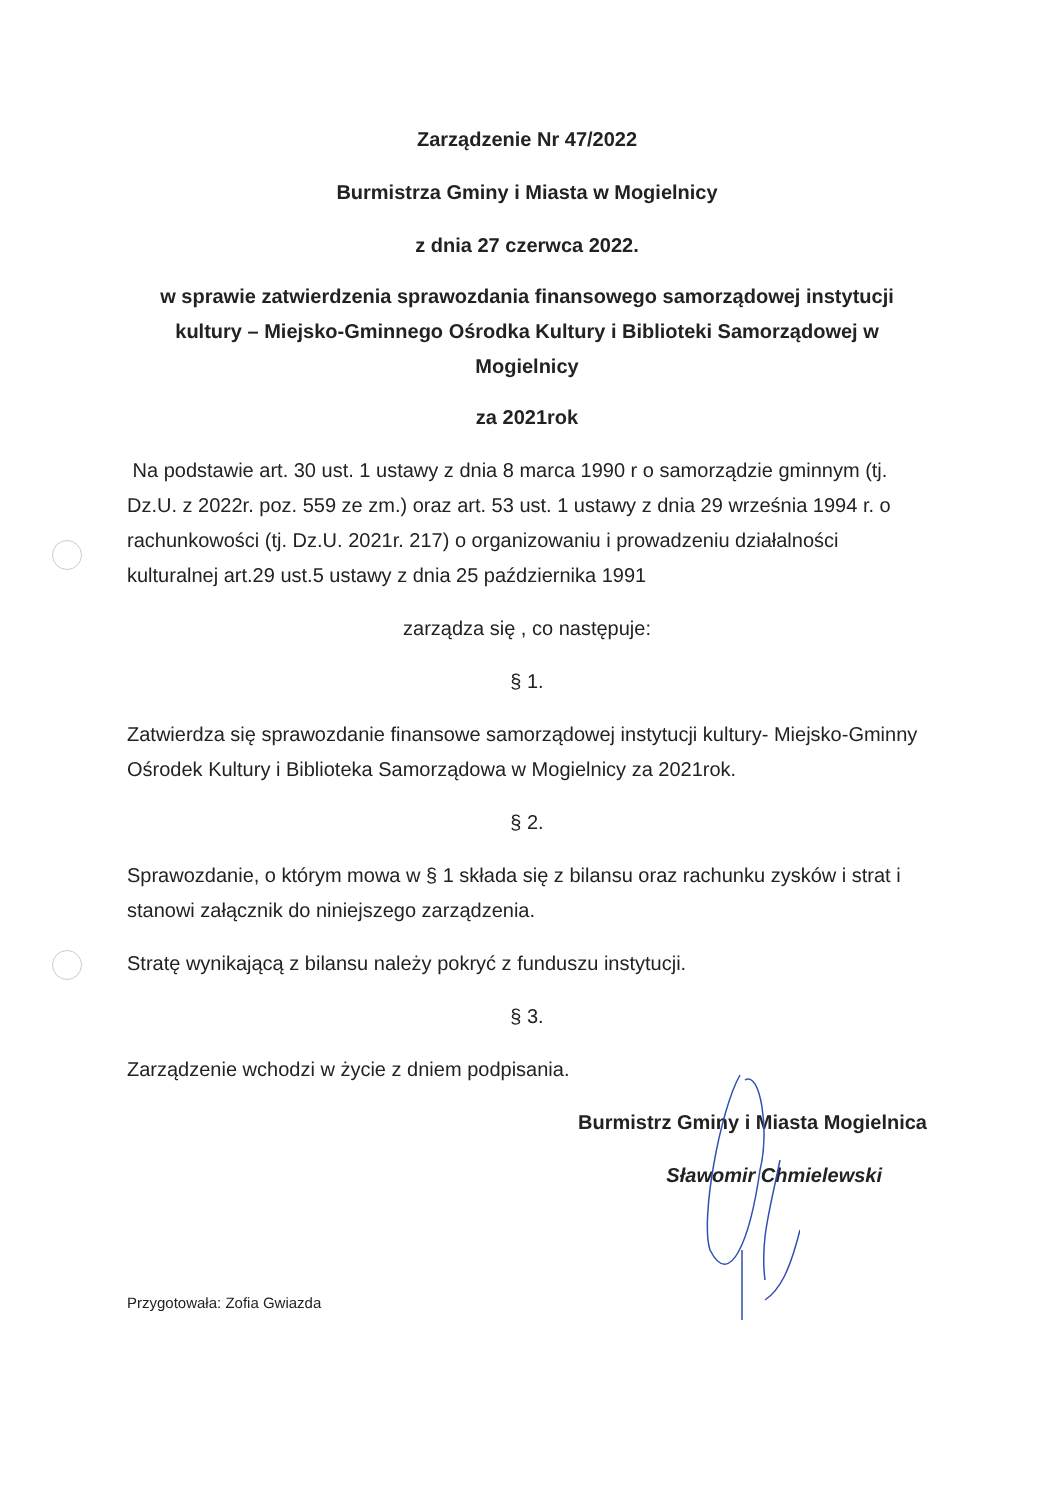Zarządzenie Nr 47/2022
Burmistrza Gminy i Miasta w Mogielnicy
z dnia 27 czerwca 2022.
w sprawie zatwierdzenia sprawozdania finansowego samorządowej instytucji kultury – Miejsko-Gminnego Ośrodka Kultury i Biblioteki Samorządowej w Mogielnicy
za 2021rok
Na podstawie art. 30 ust. 1 ustawy z dnia 8 marca 1990 r o samorządzie gminnym (tj. Dz.U. z 2022r. poz. 559 ze zm.) oraz art. 53 ust. 1 ustawy z dnia 29 września 1994 r. o rachunkowości (tj. Dz.U. 2021r. 217) o organizowaniu i prowadzeniu działalności kulturalnej art.29 ust.5 ustawy z dnia 25 października 1991
zarządza się , co następuje:
§ 1.
Zatwierdza się sprawozdanie finansowe samorządowej instytucji kultury- Miejsko-Gminny Ośrodek Kultury i Biblioteka Samorządowa w Mogielnicy za 2021rok.
§ 2.
Sprawozdanie, o którym mowa w § 1 składa się z bilansu oraz rachunku zysków i strat i stanowi załącznik do niniejszego zarządzenia.
Stratę wynikającą z bilansu należy pokryć z funduszu instytucji.
§ 3.
Zarządzenie wchodzi w życie z dniem podpisania.
Burmistrz Gminy i Miasta Mogielnica
Sławomir Chmielewski
Przygotowała: Zofia Gwiazda